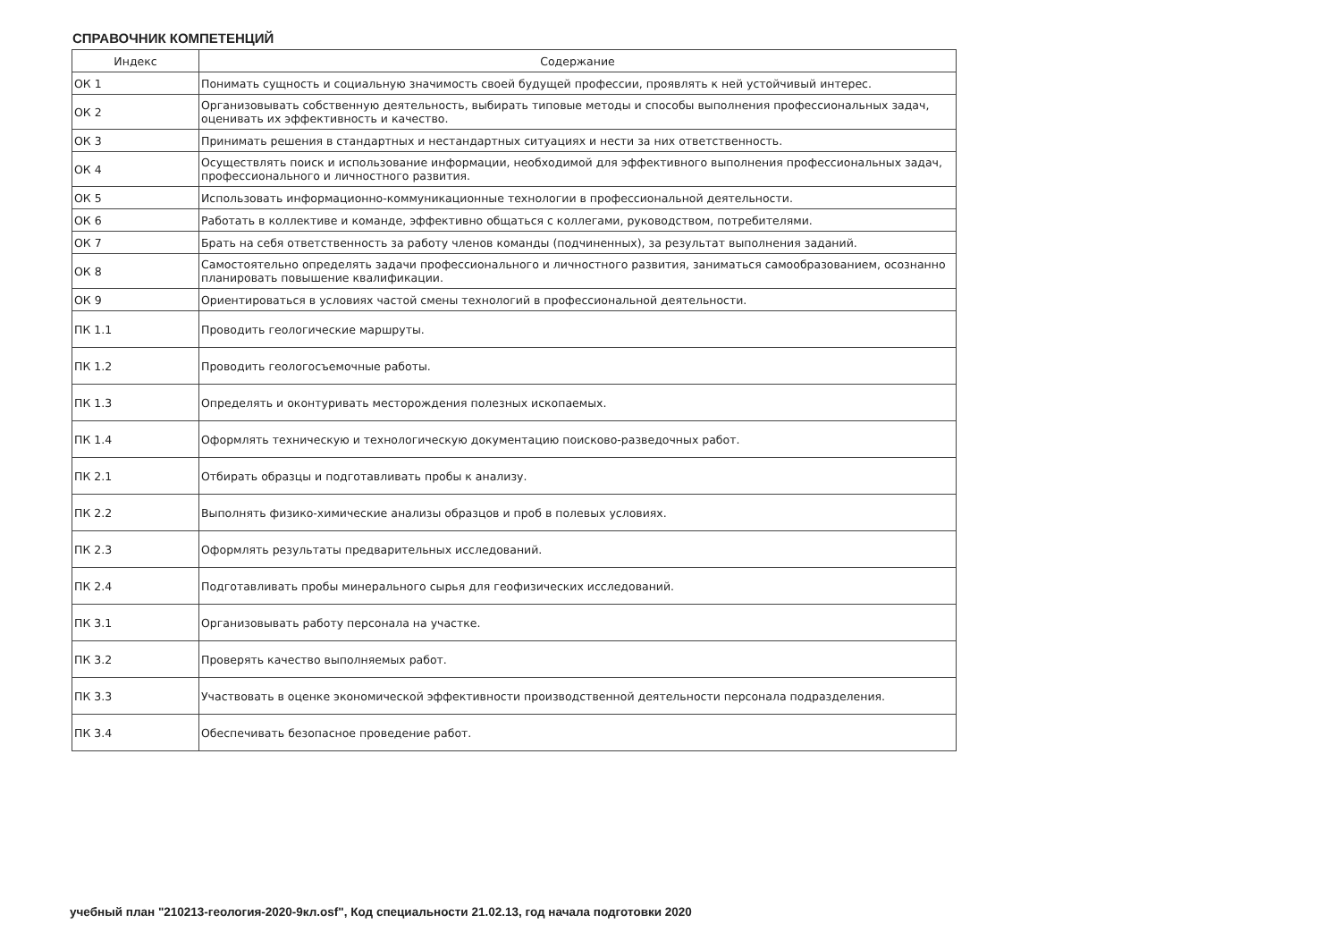СПРАВОЧНИК КОМПЕТЕНЦИЙ
| Индекс | Содержание |
| --- | --- |
| ОК 1 | Понимать сущность и социальную значимость своей будущей профессии, проявлять к ней устойчивый интерес. |
| ОК 2 | Организовывать собственную деятельность, выбирать типовые методы и способы выполнения профессиональных задач, оценивать их эффективность и качество. |
| ОК 3 | Принимать решения в стандартных и нестандартных ситуациях и нести за них ответственность. |
| ОК 4 | Осуществлять поиск и использование информации, необходимой для эффективного выполнения профессиональных задач, профессионального и личностного развития. |
| ОК 5 | Использовать информационно-коммуникационные технологии в профессиональной деятельности. |
| ОК 6 | Работать в коллективе и команде, эффективно общаться с коллегами, руководством, потребителями. |
| ОК 7 | Брать на себя ответственность за работу членов команды (подчиненных), за результат выполнения заданий. |
| ОК 8 | Самостоятельно определять задачи профессионального и личностного развития, заниматься самообразованием, осознанно планировать повышение квалификации. |
| ОК 9 | Ориентироваться в условиях частой смены технологий в профессиональной деятельности. |
| ПК 1.1 | Проводить геологические маршруты. |
| ПК 1.2 | Проводить геологосъемочные работы. |
| ПК 1.3 | Определять и оконтуривать месторождения полезных ископаемых. |
| ПК 1.4 | Оформлять техническую и технологическую документацию поисково-разведочных работ. |
| ПК 2.1 | Отбирать образцы и подготавливать пробы к анализу. |
| ПК 2.2 | Выполнять физико-химические анализы образцов и проб в полевых условиях. |
| ПК 2.3 | Оформлять результаты предварительных исследований. |
| ПК 2.4 | Подготавливать пробы минерального сырья для геофизических исследований. |
| ПК 3.1 | Организовывать работу персонала на участке. |
| ПК 3.2 | Проверять качество выполняемых работ. |
| ПК 3.3 | Участвовать в оценке экономической эффективности производственной деятельности персонала подразделения. |
| ПК 3.4 | Обеспечивать безопасное проведение работ. |
учебный план "210213-геология-2020-9кл.osf", Код специальности 21.02.13, год начала подготовки 2020